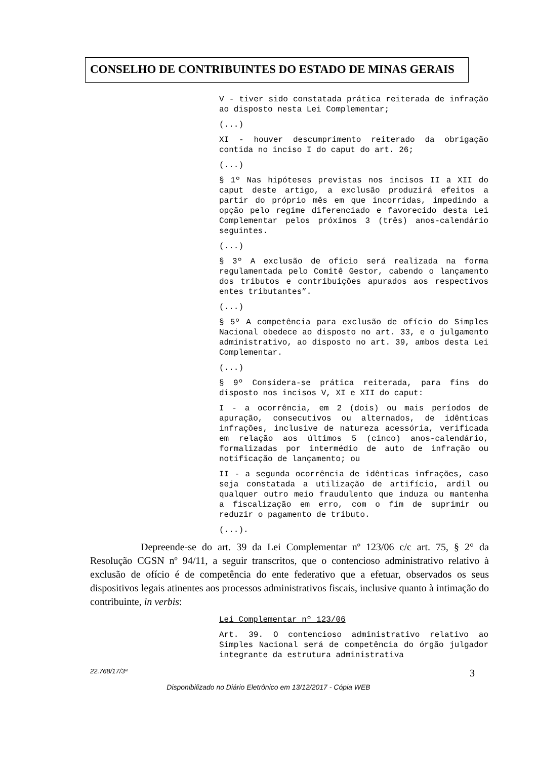CONSELHO DE CONTRIBUINTES DO ESTADO DE MINAS GERAIS
V - tiver sido constatada prática reiterada de infração ao disposto nesta Lei Complementar;
(...)
XI - houver descumprimento reiterado da obrigação contida no inciso I do caput do art. 26;
(...)
§ 1º Nas hipóteses previstas nos incisos II a XII do caput deste artigo, a exclusão produzirá efeitos a partir do próprio mês em que incorridas, impedindo a opção pelo regime diferenciado e favorecido desta Lei Complementar pelos próximos 3 (três) anos-calendário seguintes.
(...)
§ 3º A exclusão de ofício será realizada na forma regulamentada pelo Comitê Gestor, cabendo o lançamento dos tributos e contribuições apurados aos respectivos entes tributantes”.
(...)
§ 5º A competência para exclusão de ofício do Simples Nacional obedece ao disposto no art. 33, e o julgamento administrativo, ao disposto no art. 39, ambos desta Lei Complementar.
(...)
§ 9º Considera-se prática reiterada, para fins do disposto nos incisos V, XI e XII do caput:
I - a ocorrência, em 2 (dois) ou mais períodos de apuração, consecutivos ou alternados, de idênticas infrações, inclusive de natureza acessória, verificada em relação aos últimos 5 (cinco) anos-calendário, formalizadas por intermédio de auto de infração ou notificação de lançamento; ou
II - a segunda ocorrência de idênticas infrações, caso seja constatada a utilização de artifício, ardil ou qualquer outro meio fraudulento que induza ou mantenha a fiscalização em erro, com o fim de suprimir ou reduzir o pagamento de tributo.
(...).
Depreende-se do art. 39 da Lei Complementar nº 123/06 c/c art. 75, § 2° da Resolução CGSN nº 94/11, a seguir transcritos, que o contencioso administrativo relativo à exclusão de ofício é de competência do ente federativo que a efetuar, observados os seus dispositivos legais atinentes aos processos administrativos fiscais, inclusive quanto à intimação do contribuinte, in verbis:
Lei Complementar nº 123/06
Art. 39. O contencioso administrativo relativo ao Simples Nacional será de competência do órgão julgador integrante da estrutura administrativa
22.768/17/3ª 3
Disponibilizado no Diário Eletrônico em 13/12/2017 - Cópia WEB